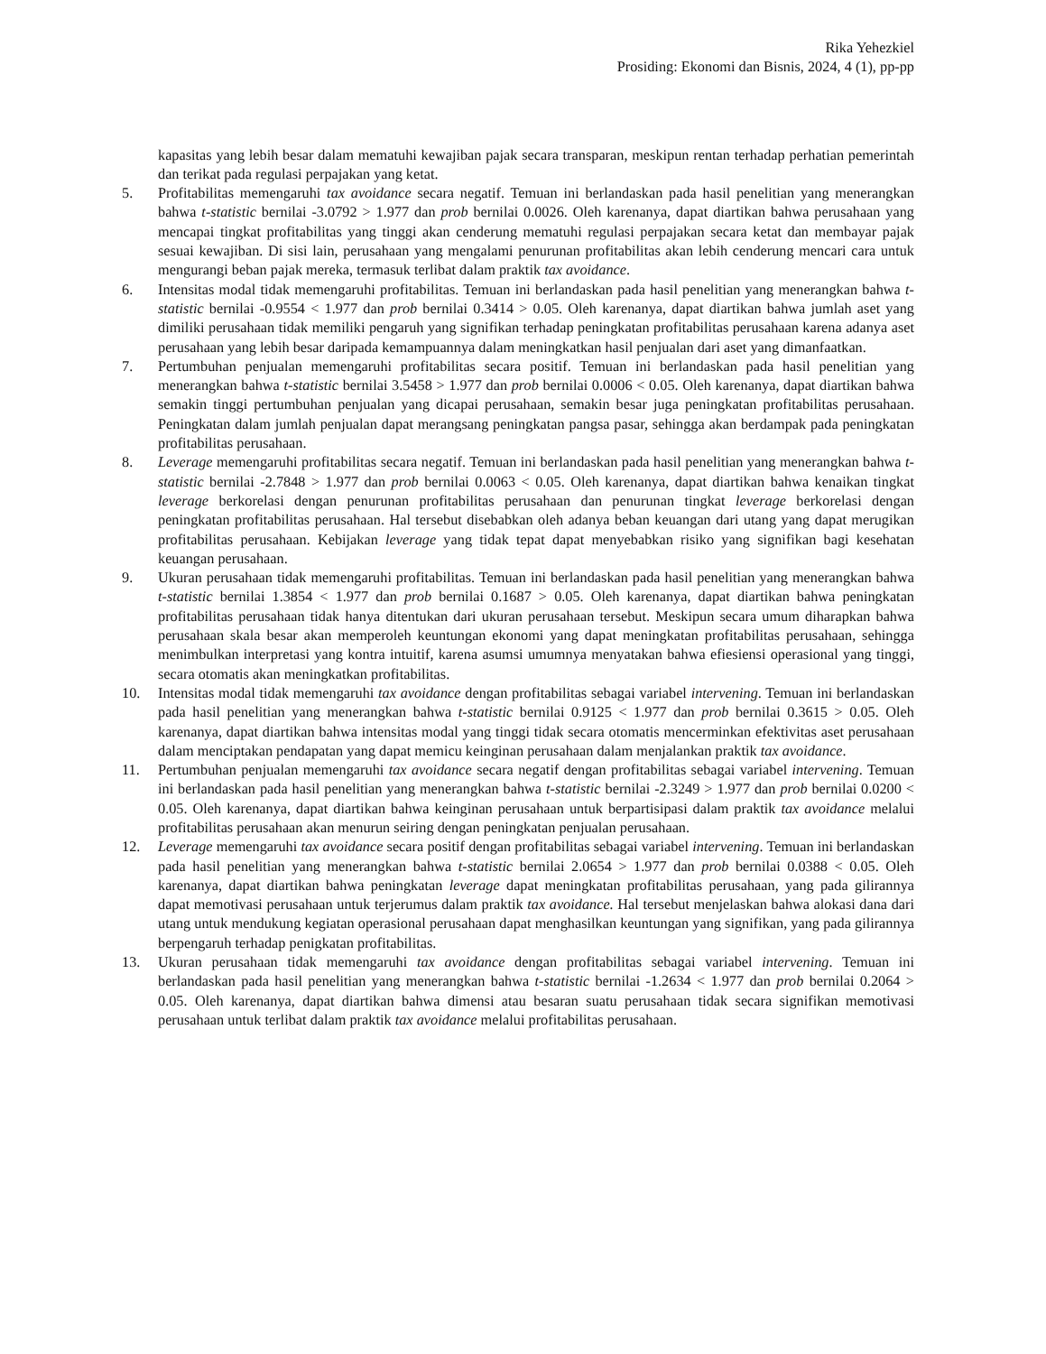Rika Yehezkiel
Prosiding: Ekonomi dan Bisnis, 2024, 4 (1), pp-pp
kapasitas yang lebih besar dalam mematuhi kewajiban pajak secara transparan, meskipun rentan terhadap perhatian pemerintah dan terikat pada regulasi perpajakan yang ketat.
5. Profitabilitas memengaruhi tax avoidance secara negatif. Temuan ini berlandaskan pada hasil penelitian yang menerangkan bahwa t-statistic bernilai -3.0792 > 1.977 dan prob bernilai 0.0026. Oleh karenanya, dapat diartikan bahwa perusahaan yang mencapai tingkat profitabilitas yang tinggi akan cenderung mematuhi regulasi perpajakan secara ketat dan membayar pajak sesuai kewajiban. Di sisi lain, perusahaan yang mengalami penurunan profitabilitas akan lebih cenderung mencari cara untuk mengurangi beban pajak mereka, termasuk terlibat dalam praktik tax avoidance.
6. Intensitas modal tidak memengaruhi profitabilitas. Temuan ini berlandaskan pada hasil penelitian yang menerangkan bahwa t-statistic bernilai -0.9554 < 1.977 dan prob bernilai 0.3414 > 0.05. Oleh karenanya, dapat diartikan bahwa jumlah aset yang dimiliki perusahaan tidak memiliki pengaruh yang signifikan terhadap peningkatan profitabilitas perusahaan karena adanya aset perusahaan yang lebih besar daripada kemampuannya dalam meningkatkan hasil penjualan dari aset yang dimanfaatkan.
7. Pertumbuhan penjualan memengaruhi profitabilitas secara positif. Temuan ini berlandaskan pada hasil penelitian yang menerangkan bahwa t-statistic bernilai 3.5458 > 1.977 dan prob bernilai 0.0006 < 0.05. Oleh karenanya, dapat diartikan bahwa semakin tinggi pertumbuhan penjualan yang dicapai perusahaan, semakin besar juga peningkatan profitabilitas perusahaan. Peningkatan dalam jumlah penjualan dapat merangsang peningkatan pangsa pasar, sehingga akan berdampak pada peningkatan profitabilitas perusahaan.
8. Leverage memengaruhi profitabilitas secara negatif. Temuan ini berlandaskan pada hasil penelitian yang menerangkan bahwa t-statistic bernilai -2.7848 > 1.977 dan prob bernilai 0.0063 < 0.05. Oleh karenanya, dapat diartikan bahwa kenaikan tingkat leverage berkorelasi dengan penurunan profitabilitas perusahaan dan penurunan tingkat leverage berkorelasi dengan peningkatan profitabilitas perusahaan. Hal tersebut disebabkan oleh adanya beban keuangan dari utang yang dapat merugikan profitabilitas perusahaan. Kebijakan leverage yang tidak tepat dapat menyebabkan risiko yang signifikan bagi kesehatan keuangan perusahaan.
9. Ukuran perusahaan tidak memengaruhi profitabilitas. Temuan ini berlandaskan pada hasil penelitian yang menerangkan bahwa t-statistic bernilai 1.3854 < 1.977 dan prob bernilai 0.1687 > 0.05. Oleh karenanya, dapat diartikan bahwa peningkatan profitabilitas perusahaan tidak hanya ditentukan dari ukuran perusahaan tersebut. Meskipun secara umum diharapkan bahwa perusahaan skala besar akan memperoleh keuntungan ekonomi yang dapat meningkatan profitabilitas perusahaan, sehingga menimbulkan interpretasi yang kontra intuitif, karena asumsi umumnya menyatakan bahwa efiesiensi operasional yang tinggi, secara otomatis akan meningkatkan profitabilitas.
10. Intensitas modal tidak memengaruhi tax avoidance dengan profitabilitas sebagai variabel intervening. Temuan ini berlandaskan pada hasil penelitian yang menerangkan bahwa t-statistic bernilai 0.9125 < 1.977 dan prob bernilai 0.3615 > 0.05. Oleh karenanya, dapat diartikan bahwa intensitas modal yang tinggi tidak secara otomatis mencerminkan efektivitas aset perusahaan dalam menciptakan pendapatan yang dapat memicu keinginan perusahaan dalam menjalankan praktik tax avoidance.
11. Pertumbuhan penjualan memengaruhi tax avoidance secara negatif dengan profitabilitas sebagai variabel intervening. Temuan ini berlandaskan pada hasil penelitian yang menerangkan bahwa t-statistic bernilai -2.3249 > 1.977 dan prob bernilai 0.0200 < 0.05. Oleh karenanya, dapat diartikan bahwa keinginan perusahaan untuk berpartisipasi dalam praktik tax avoidance melalui profitabilitas perusahaan akan menurun seiring dengan peningkatan penjualan perusahaan.
12. Leverage memengaruhi tax avoidance secara positif dengan profitabilitas sebagai variabel intervening. Temuan ini berlandaskan pada hasil penelitian yang menerangkan bahwa t-statistic bernilai 2.0654 > 1.977 dan prob bernilai 0.0388 < 0.05. Oleh karenanya, dapat diartikan bahwa peningkatan leverage dapat meningkatan profitabilitas perusahaan, yang pada gilirannya dapat memotivasi perusahaan untuk terjerumus dalam praktik tax avoidance. Hal tersebut menjelaskan bahwa alokasi dana dari utang untuk mendukung kegiatan operasional perusahaan dapat menghasilkan keuntungan yang signifikan, yang pada gilirannya berpengaruh terhadap penigkatan profitabilitas.
13. Ukuran perusahaan tidak memengaruhi tax avoidance dengan profitabilitas sebagai variabel intervening. Temuan ini berlandaskan pada hasil penelitian yang menerangkan bahwa t-statistic bernilai -1.2634 < 1.977 dan prob bernilai 0.2064 > 0.05. Oleh karenanya, dapat diartikan bahwa dimensi atau besaran suatu perusahaan tidak secara signifikan memotivasi perusahaan untuk terlibat dalam praktik tax avoidance melalui profitabilitas perusahaan.